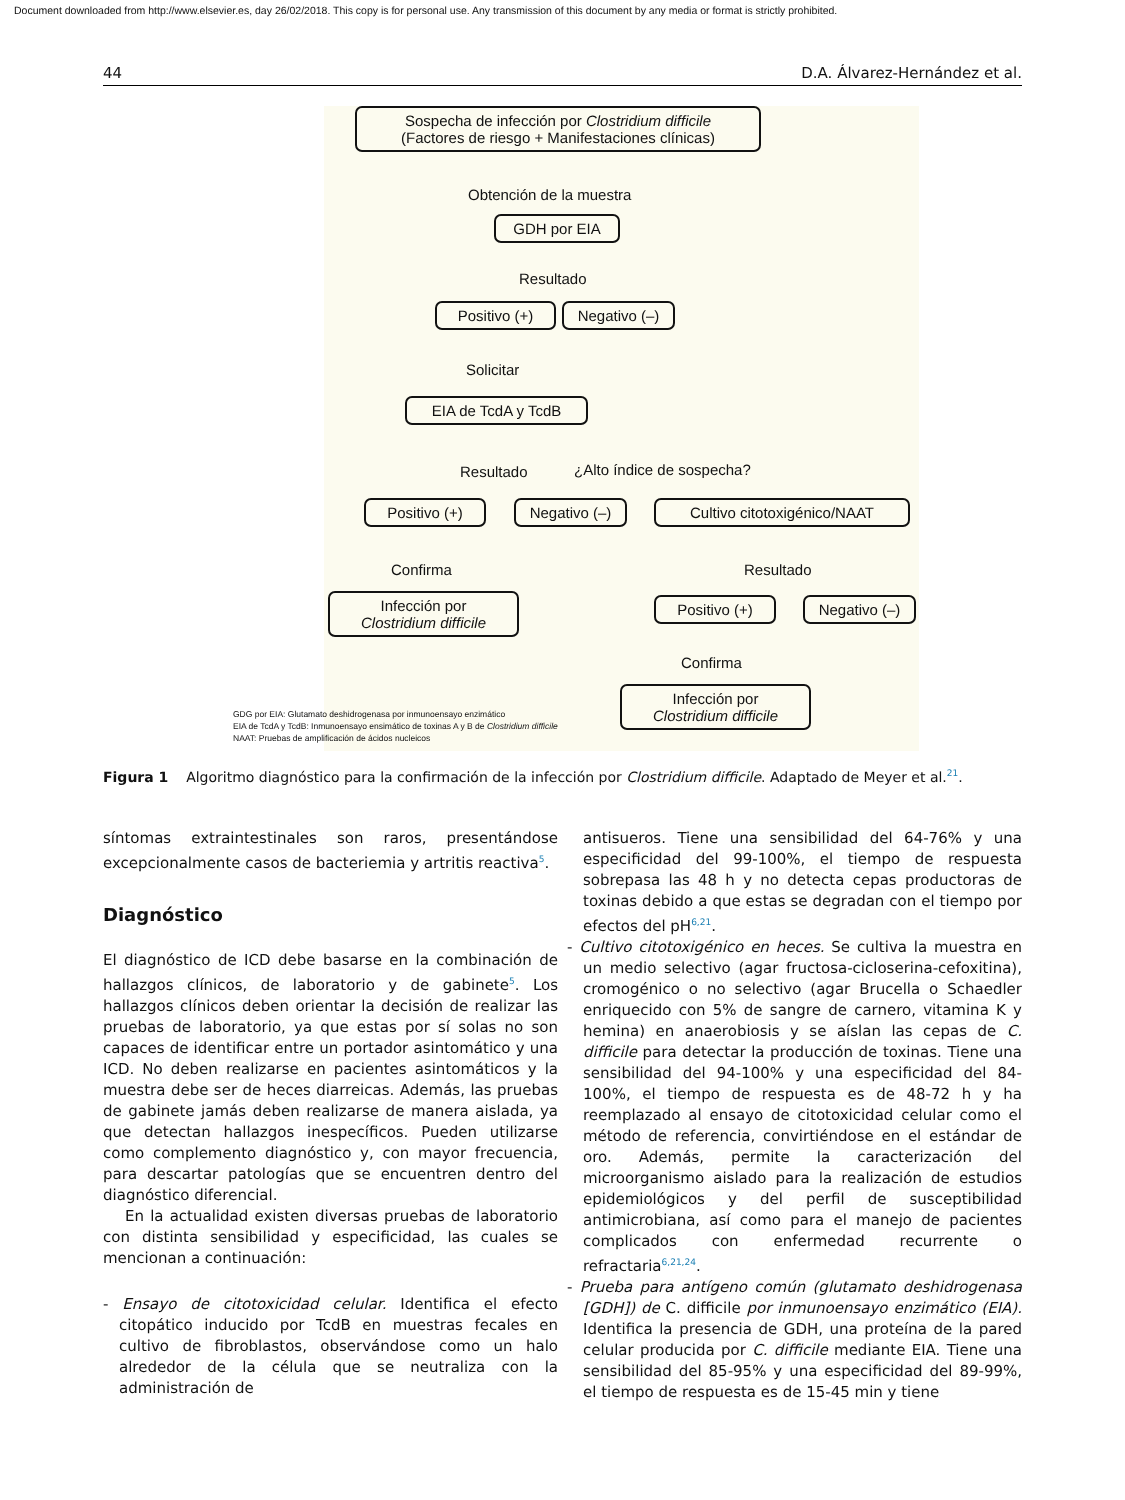Document downloaded from http://www.elsevier.es, day 26/02/2018. This copy is for personal use. Any transmission of this document by any media or format is strictly prohibited.
44 D.A. Álvarez-Hernández et al.
Sospecha de infección por Clostridium difficile
(Factores de riesgo + Manifestaciones clínicas)
Obtención de la muestra
GDH por EIA
Resultado
Positivo (+)
Negativo (–)
Solicitar
EIA de TcdA y TcdB
Resultado ¿Alto índice de sospecha?
Positivo (+)
Negativo (–)
Cultivo citotoxigénico/NAAT
Confirma Resultado
Infección por
Clostridium difficile
Positivo (+)
Negativo (–)
Confirma
GDG por EIA: Glutamato deshidrogenasa por inmunoensayo enzimático
EIA de TcdA y TcdB: Inmunoensayo ensimático de toxinas A y B de Clostridium difficile
NAAT: Pruebas de amplificación de ácidos nucleicos
Infección por
Clostridium difficile
Figura 1 Algoritmo diagnóstico para la confirmación de la infección por Clostridium difficile. Adaptado de Meyer et al.<sup>21</sup>.
síntomas extraintestinales son raros, presentándose excepcionalmente casos de bacteriemia y artritis reactiva<sup>5</sup>.
Diagnóstico
El diagnóstico de ICD debe basarse en la combinación de hallazgos clínicos, de laboratorio y de gabinete<sup>5</sup>. Los hallazgos clínicos deben orientar la decisión de realizar las pruebas de laboratorio, ya que estas por sí solas no son capaces de identificar entre un portador asintomático y una ICD. No deben realizarse en pacientes asintomáticos y la muestra debe ser de heces diarreicas. Además, las pruebas de gabinete jamás deben realizarse de manera aislada, ya que detectan hallazgos inespecíficos. Pueden utilizarse como complemento diagnóstico y, con mayor frecuencia, para descartar patologías que se encuentren dentro del diagnóstico diferencial.
En la actualidad existen diversas pruebas de laboratorio con distinta sensibilidad y especificidad, las cuales se mencionan a continuación:
- Ensayo de citotoxicidad celular. Identifica el efecto citopático inducido por TcdB en muestras fecales en cultivo de fibroblastos, observándose como un halo alrededor de la célula que se neutraliza con la administración de
antisueros. Tiene una sensibilidad del 64-76% y una especificidad del 99-100%, el tiempo de respuesta sobrepasa las 48 h y no detecta cepas productoras de toxinas debido a que estas se degradan con el tiempo por efectos del pH<sup>6,21</sup>.
- Cultivo citotoxigénico en heces. Se cultiva la muestra en un medio selectivo (agar fructosa-cicloserina-cefoxitina), cromogénico o no selectivo (agar Brucella o Schaedler enriquecido con 5% de sangre de carnero, vitamina K y hemina) en anaerobiosis y se aíslan las cepas de C. difficile para detectar la producción de toxinas. Tiene una sensibilidad del 94-100% y una especificidad del 84-100%, el tiempo de respuesta es de 48-72 h y ha reemplazado al ensayo de citotoxicidad celular como el método de referencia, convirtiéndose en el estándar de oro. Además, permite la caracterización del microorganismo aislado para la realización de estudios epidemiológicos y del perfil de susceptibilidad antimicrobiana, así como para el manejo de pacientes complicados con enfermedad recurrente o refractaria<sup>6,21,24</sup>.
- Prueba para antígeno común (glutamato deshidrogenasa [GDH]) de C. difficile por inmunoensayo enzimático (EIA). Identifica la presencia de GDH, una proteína de la pared celular producida por C. difficile mediante EIA. Tiene una sensibilidad del 85-95% y una especificidad del 89-99%, el tiempo de respuesta es de 15-45 min y tiene